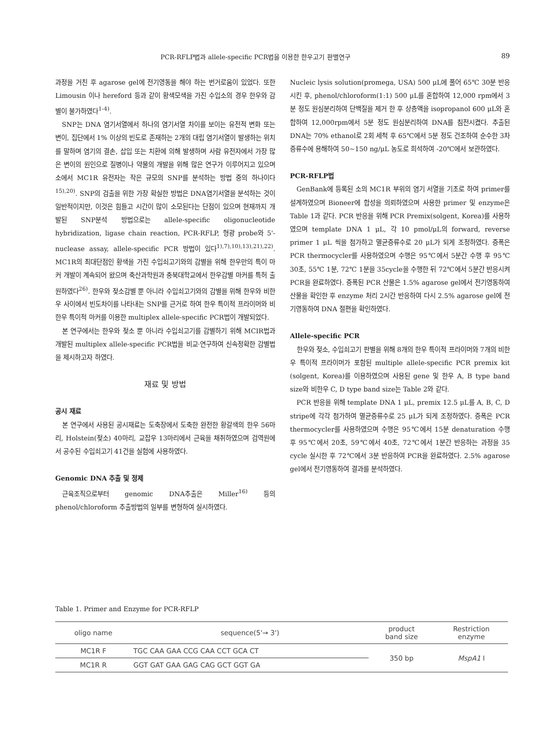PCR-RFLP법과 allele-specific PCR법을 이용한 한우고기 판별연구 89
과정을 거친 후 agarose gel에 전기영동을 해야 하는 번거로움이 있었다. 또한 Limousin 이나 hereford 등과 같이 황색모색을 가진 수입소의 경우 한우와 감별이 불가하였다<sup>1-4)</sup>.
SNP는 DNA 염기서열에서 하나의 염기서열 차이를 보이는 유전적 변화 또는 변이, 집단에서 1% 이상의 빈도로 존재하는 2개의 대립 염기서열이 발생하는 위치를 말하며 염기의 결손, 삽입 또는 치환에 의해 발생하며 사람 유전자에서 가장 많은 변이의 원인으로 질병이나 약물의 개발을 위해 많은 연구가 이루어지고 있으며 소에서 MC1R 유전자는 작은 규모의 SNP를 분석하는 방법 중의 하나이다<sup>15),20)</sup>. SNP의 검출을 위한 가장 확실한 방법은 DNA염기서열을 분석하는 것이 일반적이지만, 이것은 힘들고 시간이 많이 소모된다는 단점이 있으며 현재까지 개발된 SNP분석 방법으로는 allele-specific oligonucleotide hybridization, ligase chain reaction, PCR-RFLP, 형광 probe와 5'-nuclease assay, allele-specific PCR 방법이 있다<sup>1),7),10),13),21),22)</sup>. MC1R의 최대단점인 황색을 가진 수입쇠고기와의 감별을 위해 한우만의 특이 마커 개발이 계속되어 왔으며 축산과학원과 충북대학교에서 한우감별 마커를 특허 출원하였다<sup>26)</sup>. 한우와 젖소감별 뿐 아니라 수입쇠고기와의 감별을 위해 한우와 비한우 사이에서 빈도차이를 나타내는 SNP를 근거로 하여 한우 특이적 프라이머와 비한우 특이적 마커를 이용한 multiplex allele-specific PCR법이 개발되었다.
본 연구에서는 한우와 젖소 뿐 아니라 수입쇠고기를 감별하기 위해 MCIR법과 개발된 multiplex allele-specific PCR법을 비교·연구하여 신속정확한 감별법을 제시하고자 하였다.
재료 및 방법
공시 재료
본 연구에서 사용된 공시재료는 도축장에서 도축한 완전한 황갈색의 한우 56마리, Holstein(젖소) 40마리, 교잡우 13마리에서 근육을 채취하였으며 검역원에서 공수된 수입쇠고기 41건을 실험에 사용하였다.
Genomic DNA 추출 및 정제
근육조직으로부터 genomic DNA추출은 Miller<sup>16)</sup> 등의 phenol/chloroform 추출방법의 일부를 변형하여 실시하였다.
Nucleic lysis solution(promega, USA) 500 μL에 풀어 65℃ 30분 반응시킨 후, phenol/chloroform(1:1) 500 μL를 혼합하여 12,000 rpm에서 3분 정도 원심분리하여 단백질을 제거 한 후 상층액을 isopropanol 600 μL와 혼합하여 12,000rpm에서 5분 정도 원심분리하여 DNA를 침전시켰다. 추출된 DNA는 70% ethanol로 2회 세척 후 65℃에서 5분 정도 건조하여 순수한 3차 증류수에 용해하여 50~150 ng/μL 농도로 희석하여 -20℃에서 보관하였다.
PCR-RFLP법
GenBank에 등록된 소의 MC1R 부위의 염기 서열을 기초로 하여 primer를 설계하였으며 Bioneer에 합성을 의뢰하였으며 사용한 primer 및 enzyme은 Table 1과 같다. PCR 반응을 위해 PCR Premix(solgent, Korea)를 사용하였으며 template DNA 1 μL, 각 10 pmol/μL의 forward, reverse primer 1 μL 씩을 첨가하고 멸균증류수로 20 μL가 되게 조정하였다. 증폭은 PCR thermocycler를 사용하였으며 수행은 95℃에서 5분간 수행 후 95℃ 30초, 55℃ 1분, 72℃ 1분을 35cycle을 수행한 뒤 72℃에서 5분간 반응시켜 PCR을 완료하였다. 증폭된 PCR 산물은 1.5% agarose gel에서 전기영동하여 산물을 확인한 후 enzyme 처리 2시간 반응하여 다시 2.5% agarose gel에 전기영동하여 DNA 절편을 확인하였다.
Allele-specific PCR
한우와 젖소, 수입쇠고기 판별을 위해 8개의 한우 특이적 프라이머와 7개의 비한우 특이적 프라이머가 포함된 multiple allele-specific PCR premix kit (solgent, Korea)를 이용하였으며 사용된 gene 및 한우 A, B type band size와 비한우 C, D type band size는 Table 2와 같다.
PCR 반응을 위해 template DNA 1 μL, premix 12.5 μL를 A, B, C, D stripe에 각각 첨가하여 멸균증류수로 25 μL가 되게 조정하였다. 증폭은 PCR thermocycler를 사용하였으며 수행은 95℃에서 15분 denaturation 수행 후 95℃에서 20초, 59℃에서 40초, 72℃에서 1분간 반응하는 과정을 35 cycle 실시한 후 72℃에서 3분 반응하여 PCR을 완료하였다. 2.5% agarose gel에서 전기영동하여 결과를 분석하였다.
Table 1. Primer and Enzyme for PCR-RFLP
| oligo name | sequence(5'→ 3') | product band size | Restriction enzyme |
| --- | --- | --- | --- |
| MC1R F | TGC CAA GAA CCG CAA CCT GCA CT | 350 bp | MspA1 I |
| MC1R R | GGT GAT GAA GAG CAG GCT GGT GA | | |